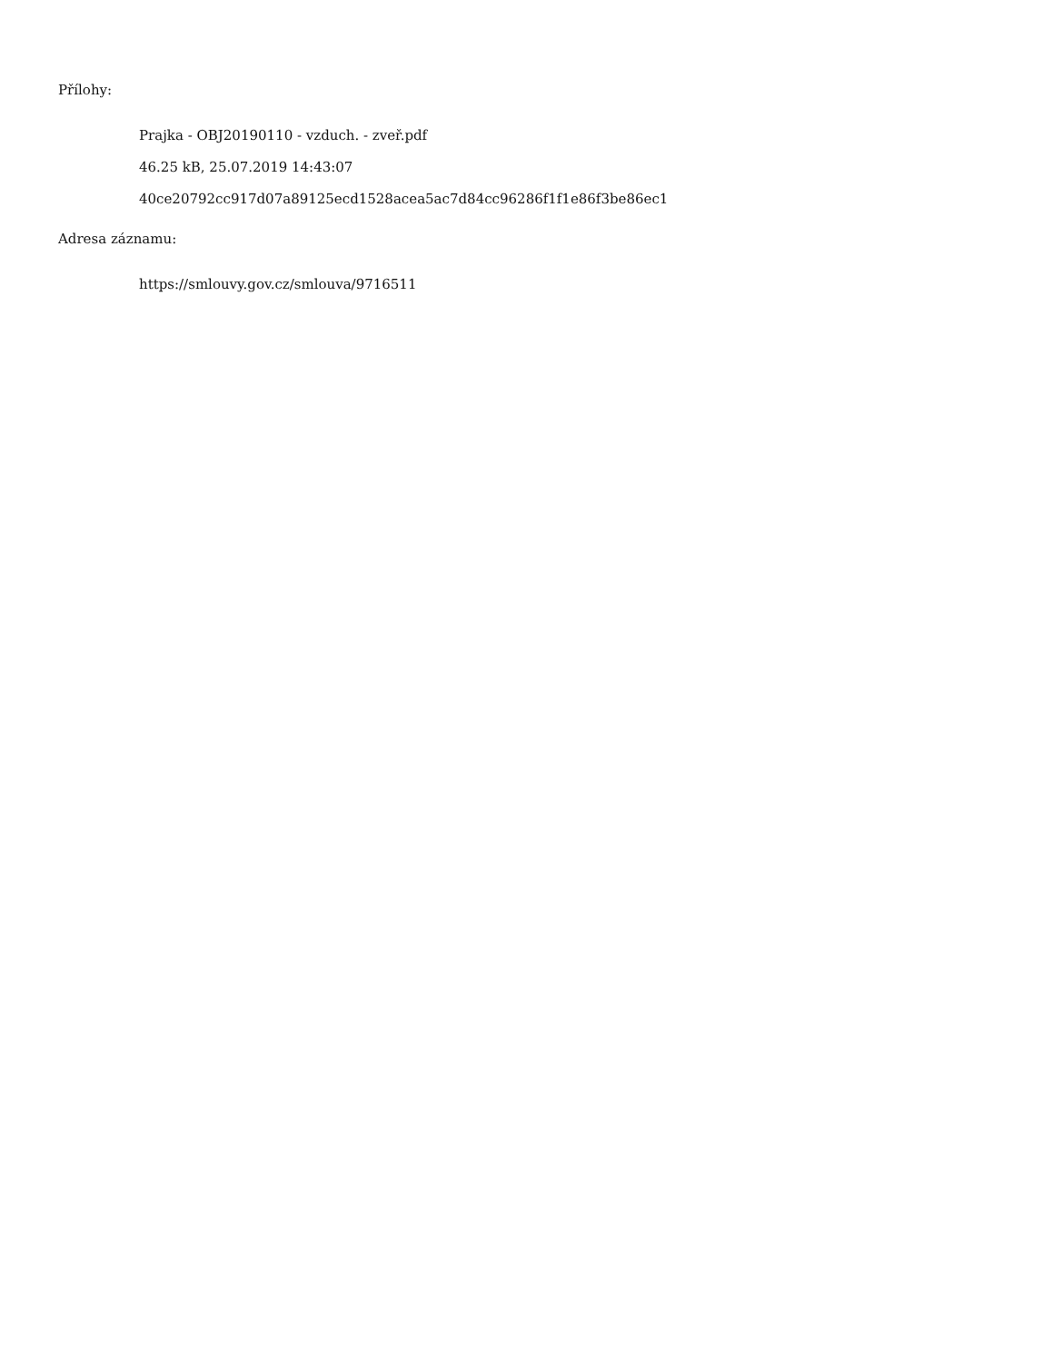Přílohy:
Prajka - OBJ20190110 - vzduch. - zveř.pdf
46.25 kB, 25.07.2019 14:43:07
40ce20792cc917d07a89125ecd1528acea5ac7d84cc96286f1f1e86f3be86ec1
Adresa záznamu:
https://smlouvy.gov.cz/smlouva/9716511